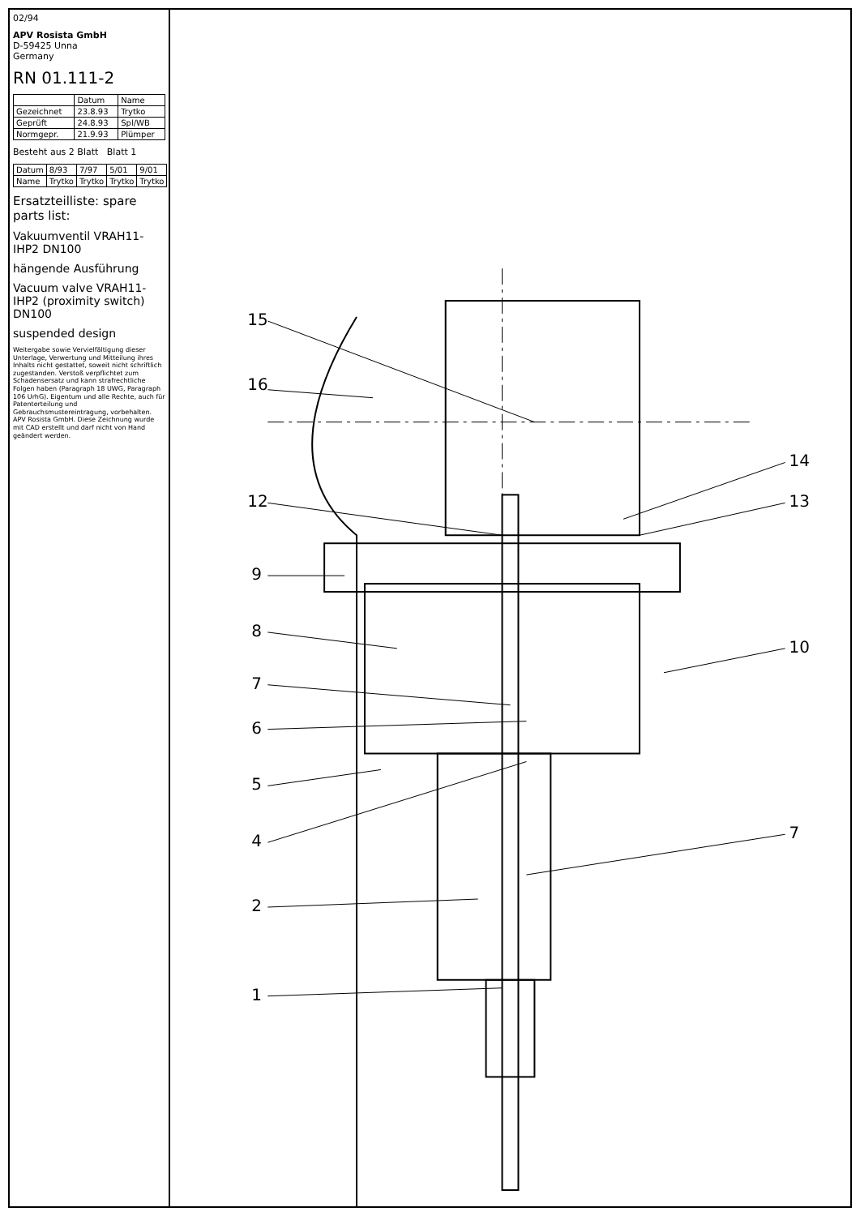02/94
APV Rosista GmbH
D-59425 Unna
Germany
RN 01.111-2
| | Datum | Name |
| --- | --- | --- |
| Gezeichnet | 23.8.93 | Trytko |
| Geprüft | 24.8.93 | Spl/WB |
| Normgepr. | 21.9.93 | Plümper |
Besteht aus 2 Blatt Blatt 1
| Datum | 8/93 | 7/97 | 5/01 | 9/01 |
| Name | Trytko | Trytko | Trytko | Trytko |
Ersatzteilliste: spare parts list:
Vakuumventil VRAH11-IHP2 DN100
hängende Ausführung
Vacuum valve VRAH11-IHP2 (proximity switch) DN100
suspended design
Weitergabe sowie Vervielfältigung dieser Unterlage, Verwertung und Mitteilung ihres Inhalts nicht gestattet, soweit nicht schriftlich zugestanden. Verstoß verpflichtet zum Schadensersatz und kann strafrechtliche Folgen haben (Paragraph 18 UWG, Paragraph 106 UrhG). Eigentum und alle Rechte, auch für Patenterteilung und Gebrauchsmustereintragung, vorbehalten. APV Rosista GmbH. Diese Zeichnung wurde mit CAD erstellt und darf nicht von Hand geändert werden.
15
16
12
9
8
7
6
5
4
2
1
14
13
10
7